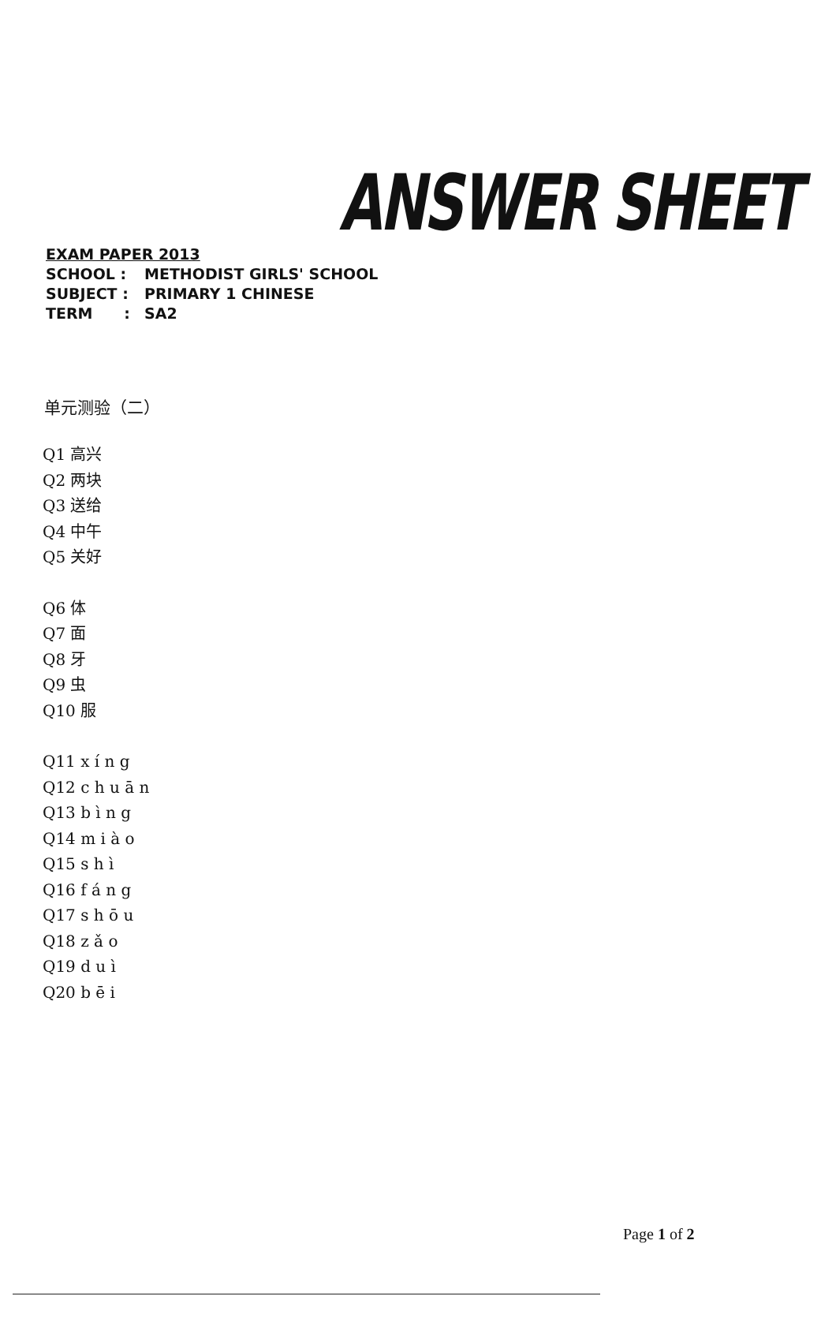ANSWER SHEET
EXAM PAPER 2013
SCHOOL : METHODIST GIRLS' SCHOOL
SUBJECT : PRIMARY 1 CHINESE
TERM : SA2
单元测验（二）
Q1 高兴
Q2 两块
Q3 送给
Q4 中午
Q5 关好
Q6 体
Q7 面
Q8 牙
Q9 虫
Q10 服
Q11 x í n g
Q12 c h u ā n
Q13 b ì n g
Q14 m i à o
Q15 s h ì
Q16 f á n g
Q17 s h ō u
Q18 z ǎ o
Q19 d u ì
Q20 b ē i
Page 1 of 2